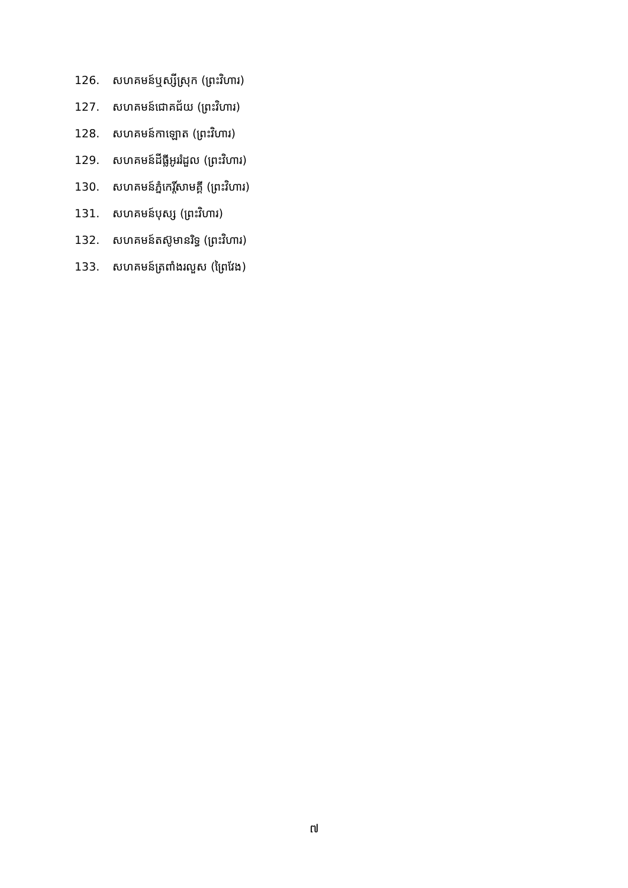126. សហគមន៍ឬស្សីស្រុក (ព្រះវិហារ)
127. សហគមន៍ជោគជ័យ (ព្រះវិហារ)
128. សហគមន៍កាឡោត (ព្រះវិហារ)
129. សហគមន៍ដីធ្លីអូររំដួល (ព្រះវិហារ)
130. សហគមន៍ភ្នំកេរ្តិ៍សាមគ្គី (ព្រះវិហារ)
131. សហគមន៍បុស្ស (ព្រះវិហារ)
132. សហគមន៍តស៊ូមានរិទ្ធ (ព្រះវិហារ)
133. សហគមន៍ត្រពាំងរលួស (ព្រៃវែង)
៧